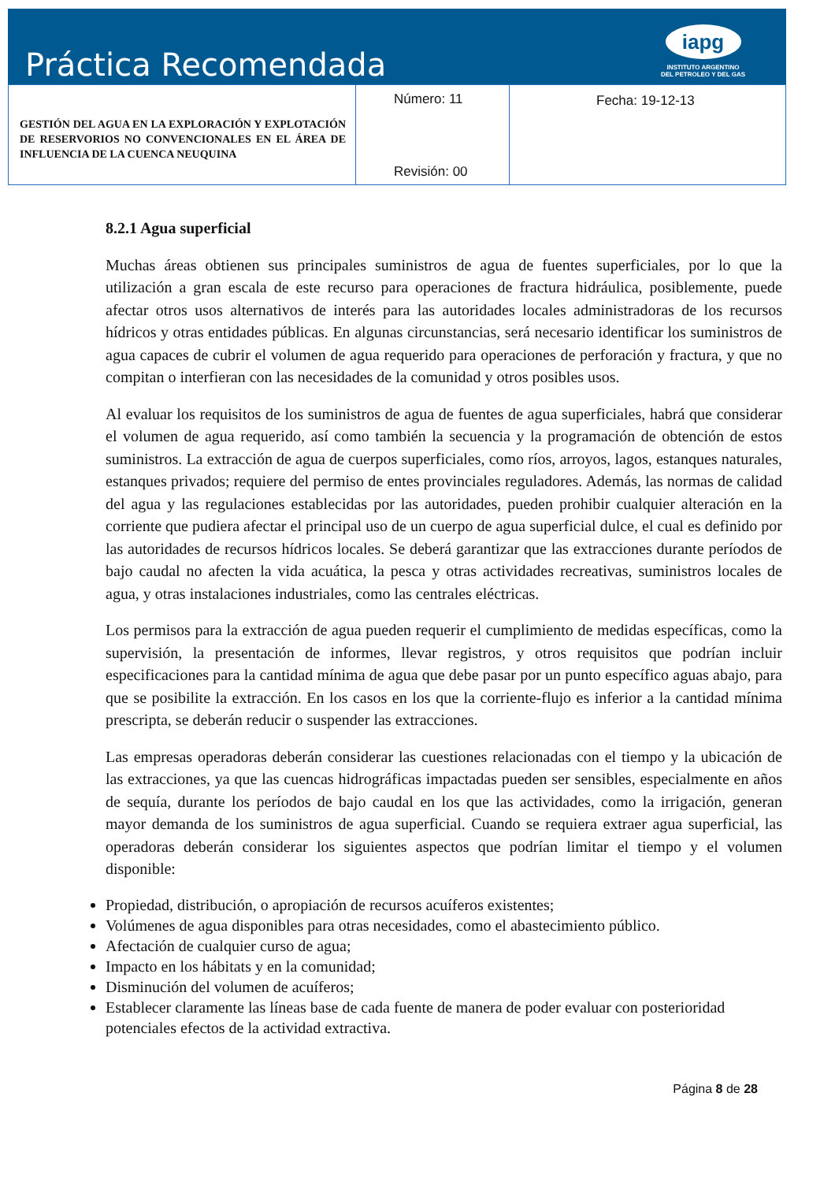Práctica Recomendada
iapg
INSTITUTO ARGENTINO
DEL PETROLEO Y DEL GAS
| GESTIÓN DEL AGUA EN LA EXPLORACIÓN Y EXPLOTACIÓN DE RESERVORIOS NO CONVENCIONALES EN EL ÁREA DE INFLUENCIA DE LA CUENCA NEUQUINA | Número: 11 Revisión: 00 | Fecha: 19-12-13 |
8.2.1 Agua superficial
Muchas áreas obtienen sus principales suministros de agua de fuentes superficiales, por lo que la utilización a gran escala de este recurso para operaciones de fractura hidráulica, posiblemente, puede afectar otros usos alternativos de interés para las autoridades locales administradoras de los recursos hídricos y otras entidades públicas. En algunas circunstancias, será necesario identificar los suministros de agua capaces de cubrir el volumen de agua requerido para operaciones de perforación y fractura, y que no compitan o interfieran con las necesidades de la comunidad y otros posibles usos.
Al evaluar los requisitos de los suministros de agua de fuentes de agua superficiales, habrá que considerar el volumen de agua requerido, así como también la secuencia y la programación de obtención de estos suministros. La extracción de agua de cuerpos superficiales, como ríos, arroyos, lagos, estanques naturales, estanques privados; requiere del permiso de entes provinciales reguladores. Además, las normas de calidad del agua y las regulaciones establecidas por las autoridades, pueden prohibir cualquier alteración en la corriente que pudiera afectar el principal uso de un cuerpo de agua superficial dulce, el cual es definido por las autoridades de recursos hídricos locales. Se deberá garantizar que las extracciones durante períodos de bajo caudal no afecten la vida acuática, la pesca y otras actividades recreativas, suministros locales de agua, y otras instalaciones industriales, como las centrales eléctricas.
Los permisos para la extracción de agua pueden requerir el cumplimiento de medidas específicas, como la supervisión, la presentación de informes, llevar registros, y otros requisitos que podrían incluir especificaciones para la cantidad mínima de agua que debe pasar por un punto específico aguas abajo, para que se posibilite la extracción. En los casos en los que la corriente-flujo es inferior a la cantidad mínima prescripta, se deberán reducir o suspender las extracciones.
Las empresas operadoras deberán considerar las cuestiones relacionadas con el tiempo y la ubicación de las extracciones, ya que las cuencas hidrográficas impactadas pueden ser sensibles, especialmente en años de sequía, durante los períodos de bajo caudal en los que las actividades, como la irrigación, generan mayor demanda de los suministros de agua superficial. Cuando se requiera extraer agua superficial, las operadoras deberán considerar los siguientes aspectos que podrían limitar el tiempo y el volumen disponible:
Propiedad, distribución, o apropiación de recursos acuíferos existentes;
Volúmenes de agua disponibles para otras necesidades, como el abastecimiento público.
Afectación de cualquier curso de agua;
Impacto en los hábitats y en la comunidad;
Disminución del volumen de acuíferos;
Establecer claramente las líneas base de cada fuente de manera de poder evaluar con posterioridad potenciales efectos de la actividad extractiva.
Página 8 de 28